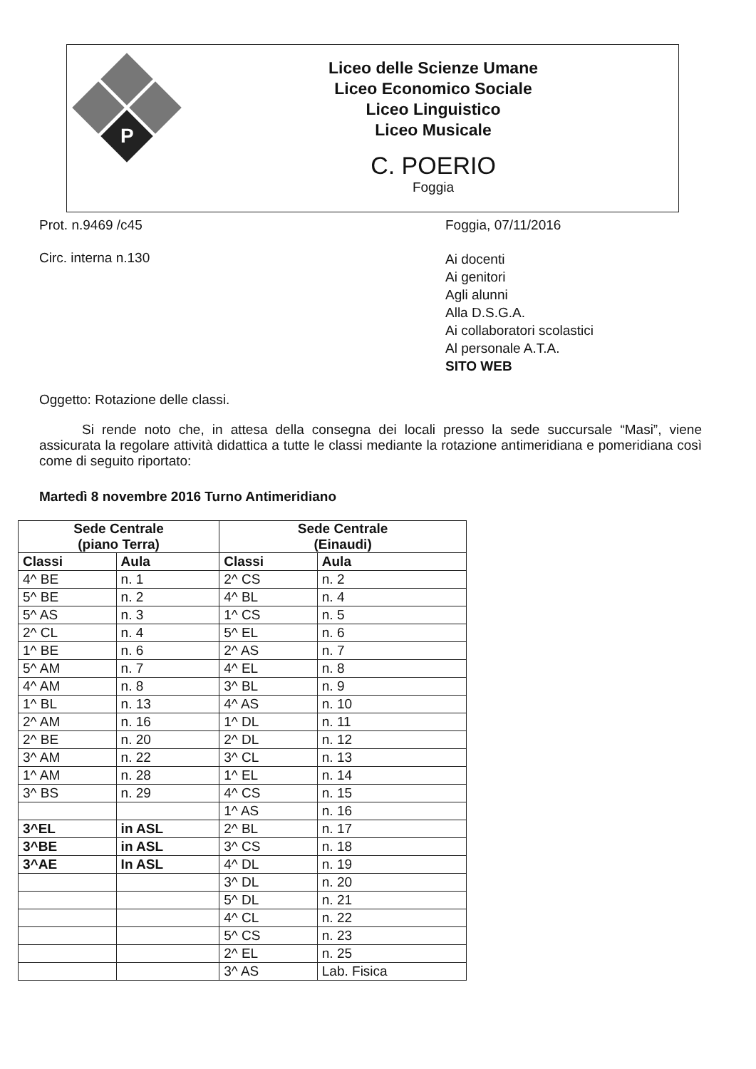P
Liceo delle Scienze Umane
Liceo Economico Sociale
Liceo Linguistico
Liceo Musicale
C. POERIO
Foggia
Prot. n.9469 /c45 Foggia, 07/11/2016
Circ. interna n.130
Ai docenti
Ai genitori
Agli alunni
Alla D.S.G.A.
Ai collaboratori scolastici
Al personale A.T.A.
SITO WEB
Oggetto: Rotazione delle classi.
Si rende noto che, in attesa della consegna dei locali presso la sede succursale “Masi”, viene assicurata la regolare attività didattica a tutte le classi mediante la rotazione antimeridiana e pomeridiana così come di seguito riportato:
Martedì 8 novembre 2016 Turno Antimeridiano
| Sede Centrale (piano Terra) | | Sede Centrale (Einaudi) | |
| --- | --- | --- | --- |
| Classi | Aula | Classi | Aula |
| 4^ BE | n. 1 | 2^ CS | n. 2 |
| 5^ BE | n. 2 | 4^ BL | n. 4 |
| 5^ AS | n. 3 | 1^ CS | n. 5 |
| 2^ CL | n. 4 | 5^ EL | n. 6 |
| 1^ BE | n. 6 | 2^ AS | n. 7 |
| 5^ AM | n. 7 | 4^ EL | n. 8 |
| 4^ AM | n. 8 | 3^ BL | n. 9 |
| 1^ BL | n. 13 | 4^ AS | n. 10 |
| 2^ AM | n. 16 | 1^ DL | n. 11 |
| 2^ BE | n. 20 | 2^ DL | n. 12 |
| 3^ AM | n. 22 | 3^ CL | n. 13 |
| 1^ AM | n. 28 | 1^ EL | n. 14 |
| 3^ BS | n. 29 | 4^ CS | n. 15 |
| | | 1^ AS | n. 16 |
| 3^EL | in ASL | 2^ BL | n. 17 |
| 3^BE | in ASL | 3^ CS | n. 18 |
| 3^AE | In ASL | 4^ DL | n. 19 |
| | | 3^ DL | n. 20 |
| | | 5^ DL | n. 21 |
| | | 4^ CL | n. 22 |
| | | 5^ CS | n. 23 |
| | | 2^ EL | n. 25 |
| | | 3^ AS | Lab. Fisica |